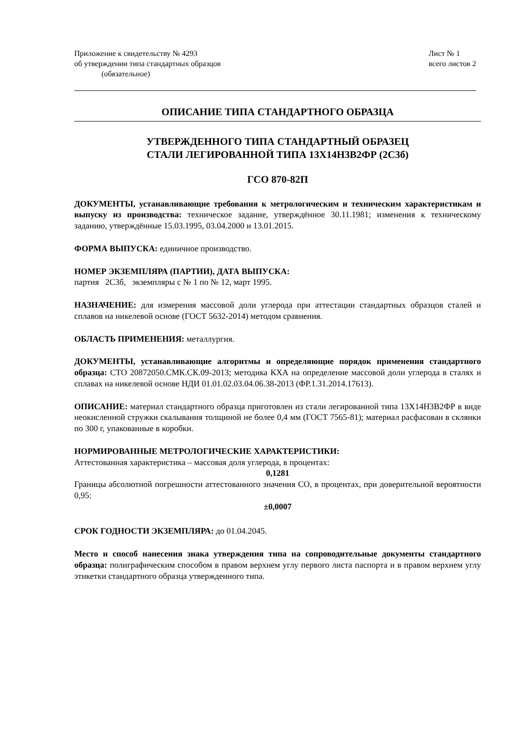Приложение к свидетельству № 4293
об утверждении типа стандартных образцов
(обязательное)
Лист № 1
всего листов 2
ОПИСАНИЕ ТИПА СТАНДАРТНОГО ОБРАЗЦА
УТВЕРЖДЕННОГО ТИПА СТАНДАРТНЫЙ ОБРАЗЕЦ
СТАЛИ ЛЕГИРОВАННОЙ ТИПА 13Х14Н3В2ФР (2С3б)
ГСО 870-82П
ДОКУМЕНТЫ, устанавливающие требования к метрологическим и техническим характеристикам и выпуску из производства: техническое задание, утверждённое 30.11.1981; изменения к техническому заданию, утверждённые 15.03.1995, 03.04.2000 и 13.01.2015.
ФОРМА ВЫПУСКА: единичное производство.
НОМЕР ЭКЗЕМПЛЯРА (ПАРТИИ), ДАТА ВЫПУСКА:
партия 2С3б, экземпляры с № 1 по № 12, март 1995.
НАЗНАЧЕНИЕ: для измерения массовой доли углерода при аттестации стандартных образцов сталей и сплавов на никелевой основе (ГОСТ 5632-2014) методом сравнения.
ОБЛАСТЬ ПРИМЕНЕНИЯ: металлургия.
ДОКУМЕНТЫ, устанавливающие алгоритмы и определяющие порядок применения стандартного образца: СТО 20872050.СМК.СК.09-2013; методика КХА на определение массовой доли углерода в сталях и сплавах на никелевой основе НДИ 01.01.02.03.04.06.38-2013 (ФР.1.31.2014.17613).
ОПИСАНИЕ: материал стандартного образца приготовлен из стали легированной типа 13Х14Н3В2ФР в виде неокисленной стружки скалывания толщиной не более 0,4 мм (ГОСТ 7565-81); материал расфасован в склянки по 300 г, упакованные в коробки.
НОРМИРОВАННЫЕ МЕТРОЛОГИЧЕСКИЕ ХАРАКТЕРИСТИКИ:
Аттестованная характеристика – массовая доля углерода, в процентах:
0,1281
Границы абсолютной погрешности аттестованного значения СО, в процентах, при доверительной вероятности 0,95:
±0,0007
СРОК ГОДНОСТИ ЭКЗЕМПЛЯРА: до 01.04.2045.
Место и способ нанесения знака утверждения типа на сопроводительные документы стандартного образца: полиграфическим способом в правом верхнем углу первого листа паспорта и в правом верхнем углу этикетки стандартного образца утвержденного типа.